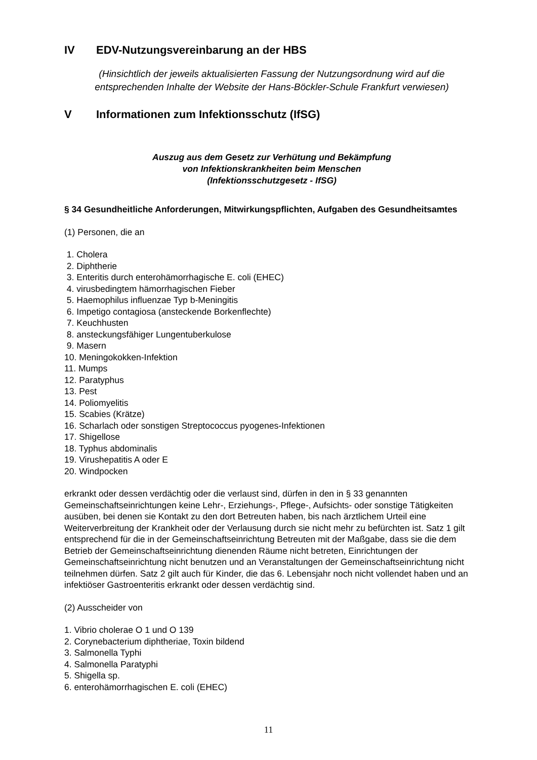IV EDV-Nutzungsvereinbarung an der HBS
(Hinsichtlich der jeweils aktualisierten Fassung der Nutzungsordnung wird auf die entsprechenden Inhalte der Website der Hans-Böckler-Schule Frankfurt verwiesen)
V Informationen zum Infektionsschutz (IfSG)
Auszug aus dem Gesetz zur Verhütung und Bekämpfung
von Infektionskrankheiten beim Menschen
(Infektionsschutzgesetz - IfSG)
§ 34 Gesundheitliche Anforderungen, Mitwirkungspflichten, Aufgaben des Gesundheitsamtes
(1) Personen, die an
1. Cholera
2. Diphtherie
3. Enteritis durch enterohämorrhagische E. coli (EHEC)
4. virusbedingtem hämorrhagischen Fieber
5. Haemophilus influenzae Typ b-Meningitis
6. Impetigo contagiosa (ansteckende Borkenflechte)
7. Keuchhusten
8. ansteckungsfähiger Lungentuberkulose
9. Masern
10. Meningokokken-Infektion
11. Mumps
12. Paratyphus
13. Pest
14. Poliomyelitis
15. Scabies (Krätze)
16. Scharlach oder sonstigen Streptococcus pyogenes-Infektionen
17. Shigellose
18. Typhus abdominalis
19. Virushepatitis A oder E
20. Windpocken
erkrankt oder dessen verdächtig oder die verlaust sind, dürfen in den in § 33 genannten Gemeinschaftseinrichtungen keine Lehr-, Erziehungs-, Pflege-, Aufsichts- oder sonstige Tätigkeiten ausüben, bei denen sie Kontakt zu den dort Betreuten haben, bis nach ärztlichem Urteil eine Weiterverbreitung der Krankheit oder der Verlausung durch sie nicht mehr zu befürchten ist. Satz 1 gilt entsprechend für die in der Gemeinschaftseinrichtung Betreuten mit der Maßgabe, dass sie die dem Betrieb der Gemeinschaftseinrichtung dienenden Räume nicht betreten, Einrichtungen der Gemeinschaftseinrichtung nicht benutzen und an Veranstaltungen der Gemeinschaftseinrichtung nicht teilnehmen dürfen. Satz 2 gilt auch für Kinder, die das 6. Lebensjahr noch nicht vollendet haben und an infektiöser Gastroenteritis erkrankt oder dessen verdächtig sind.
(2) Ausscheider von
1. Vibrio cholerae O 1 und O 139
2. Corynebacterium diphtheriae, Toxin bildend
3. Salmonella Typhi
4. Salmonella Paratyphi
5. Shigella sp.
6. enterohämorrhagischen E. coli (EHEC)
11